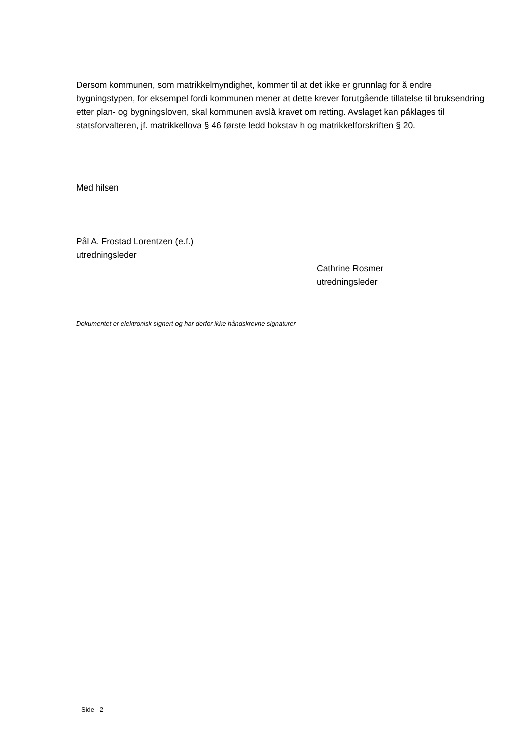Dersom kommunen, som matrikkelmyndighet, kommer til at det ikke er grunnlag for å endre bygningstypen, for eksempel fordi kommunen mener at dette krever forutgående tillatelse til bruksendring etter plan- og bygningsloven, skal kommunen avslå kravet om retting. Avslaget kan påklages til statsforvalteren, jf. matrikkellova § 46 første ledd bokstav h og matrikkelforskriften § 20.
Med hilsen
Pål A. Frostad Lorentzen (e.f.)
utredningsleder
Cathrine Rosmer
utredningsleder
Dokumentet er elektronisk signert og har derfor ikke håndskrevne signaturer
Side 2